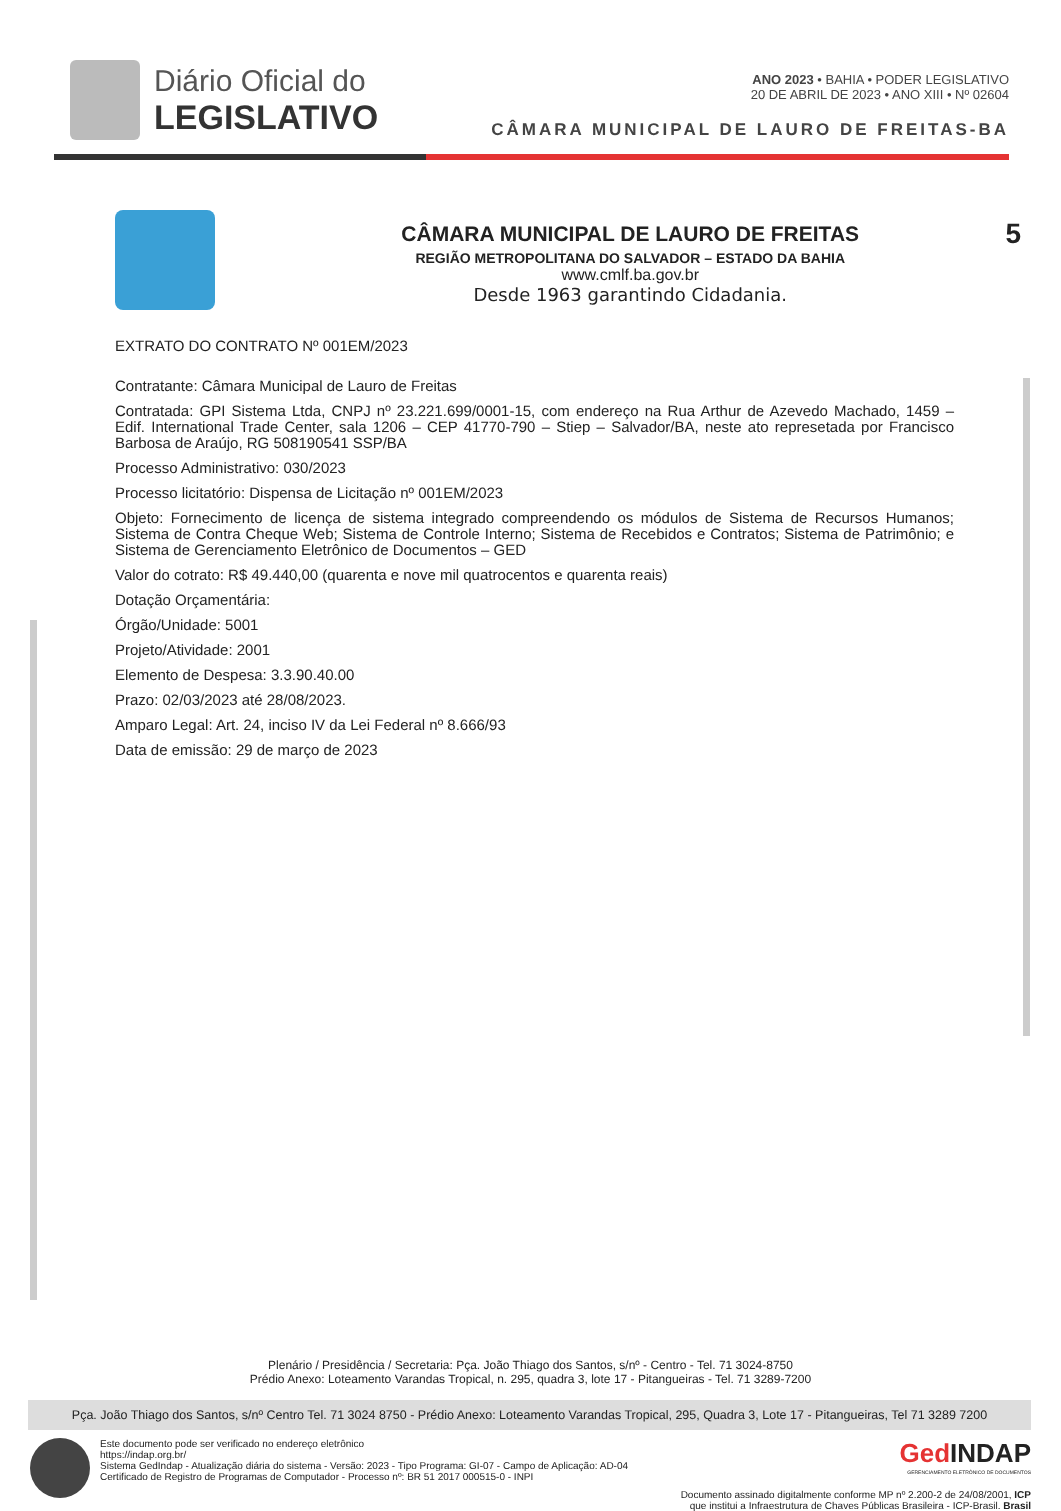Diário Oficial do
LEGISLATIVO
ANO 2023 • BAHIA • PODER LEGISLATIVO
20 DE ABRIL DE 2023 • ANO XIII • Nº 02604
CÂMARA MUNICIPAL DE LAURO DE FREITAS-BA
CÂMARA MUNICIPAL DE LAURO DE FREITAS
REGIÃO METROPOLITANA DO SALVADOR – ESTADO DA BAHIA
www.cmlf.ba.gov.br
Desde 1963 garantindo Cidadania.
5
EXTRATO DO CONTRATO Nº 001EM/2023
Contratante: Câmara Municipal de Lauro de Freitas
Contratada: GPI Sistema Ltda, CNPJ nº 23.221.699/0001-15, com endereço na Rua Arthur de Azevedo Machado, 1459 – Edif. International Trade Center, sala 1206 – CEP 41770-790 – Stiep – Salvador/BA, neste ato represetada por Francisco Barbosa de Araújo, RG 508190541 SSP/BA
Processo Administrativo: 030/2023
Processo licitatório: Dispensa de Licitação nº 001EM/2023
Objeto: Fornecimento de licença de sistema integrado compreendendo os módulos de Sistema de Recursos Humanos; Sistema de Contra Cheque Web; Sistema de Controle Interno; Sistema de Recebidos e Contratos; Sistema de Patrimônio; e Sistema de Gerenciamento Eletrônico de Documentos – GED
Valor do cotrato: R$ 49.440,00 (quarenta e nove mil quatrocentos e quarenta reais)
Dotação Orçamentária:
Órgão/Unidade: 5001
Projeto/Atividade: 2001
Elemento de Despesa: 3.3.90.40.00
Prazo: 02/03/2023 até 28/08/2023.
Amparo Legal: Art. 24, inciso IV da Lei Federal nº 8.666/93
Data de emissão: 29 de março de 2023
Plenário / Presidência / Secretaria: Pça. João Thiago dos Santos, s/nº - Centro - Tel. 71 3024-8750
Prédio Anexo: Loteamento Varandas Tropical, n. 295, quadra 3, lote 17 - Pitangueiras - Tel. 71 3289-7200
Pça. João Thiago dos Santos, s/nº Centro Tel. 71 3024 8750 - Prédio Anexo: Loteamento Varandas Tropical, 295, Quadra 3, Lote 17 - Pitangueiras, Tel 71 3289 7200
Este documento pode ser verificado no endereço eletrônico
https://indap.org.br/
Sistema GedIndap - Atualização diária do sistema - Versão: 2023 - Tipo Programa: GI-07 - Campo de Aplicação: AD-04
Certificado de Registro de Programas de Computador - Processo nº: BR 51 2017 000515-0 - INPI
Ged INDAP
GERENCIAMENTO ELETRÔNICO DE DOCUMENTOS
Documento assinado digitalmente conforme MP nº 2.200-2 de 24/08/2001, ICP
que institui a Infraestrutura de Chaves Públicas Brasileira - ICP-Brasil. Brasil